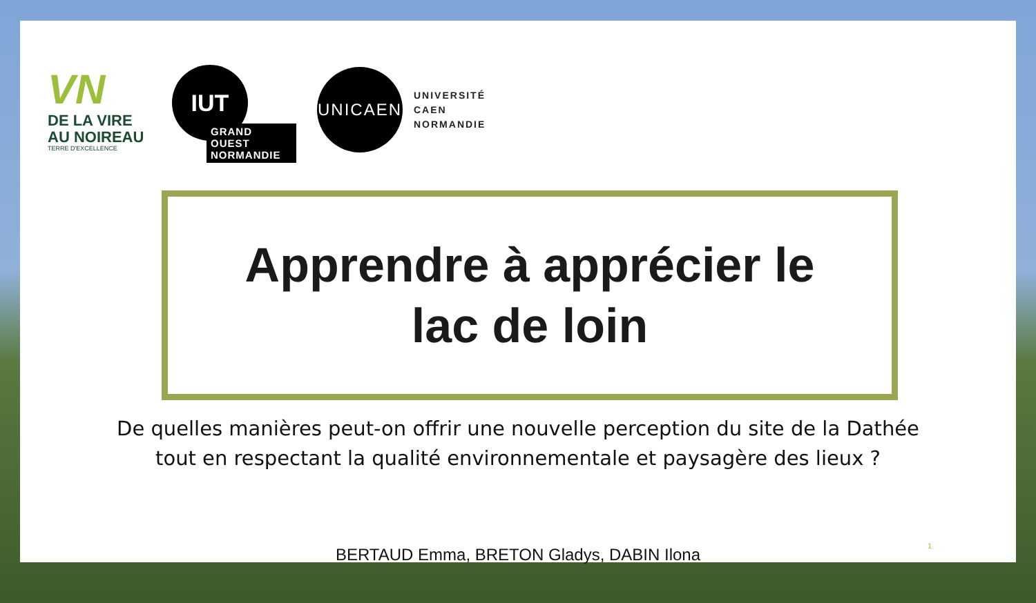VN
DE LA VIRE
AU NOIREAU
TERRE D'EXCELLENCE
IUT
GRAND OUEST
NORMANDIE
UNICAEN
UNIVERSITÉ
CAEN
NORMANDIE
Apprendre à apprécier le
lac de loin
De quelles manières peut-on offrir une nouvelle perception du site de la Dathée
tout en respectant la qualité environnementale et paysagère des lieux ?
BERTAUD Emma, BRETON Gladys, DABIN Ilona
1